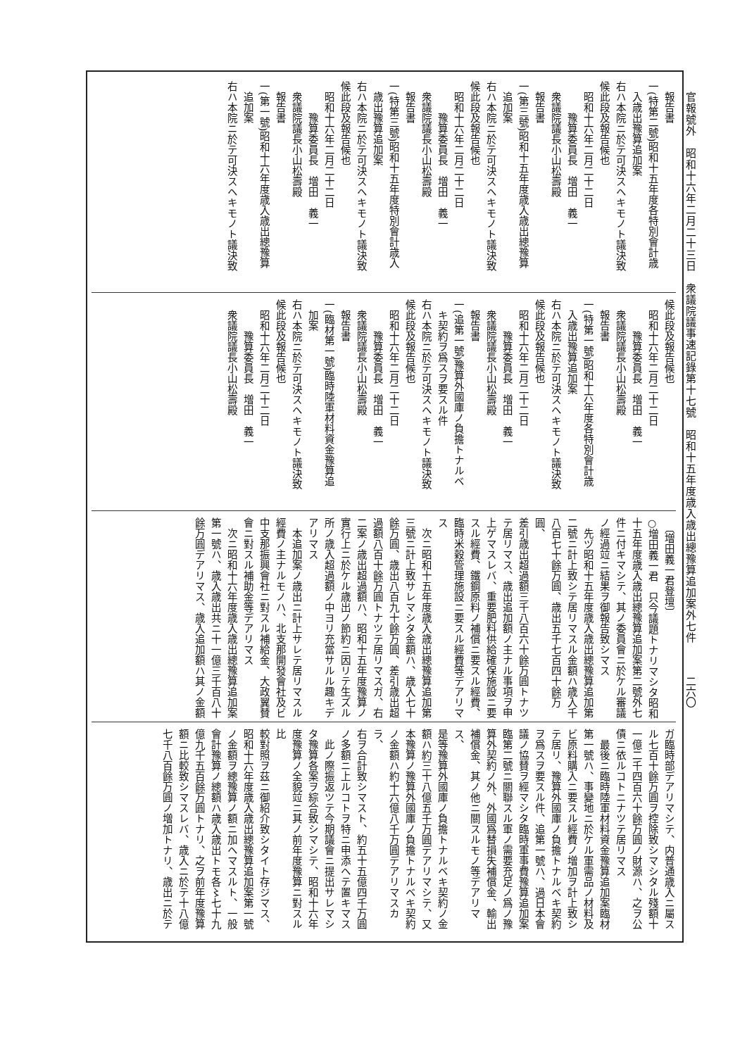官報號外　昭和十六年二月二十三日　衆議院議事速記錄第十七號　昭和十五年度歳入歳出總豫算追加案外七件
二六〇
　報告書
一(特第二號)昭和十五年度各特別會計歳
　入歳出豫算追加案
右ハ本院ニ於テ可決スヘキモノト議決致
候此段及報告候也
　昭和十六年二月二十二日
　　　豫算委員長　増田　義一
　衆議院議長小山松壽殿
　報告書
一(第三號)昭和十五年度歳入歳出總豫算
　追加案
右ハ本院ニ於テ可決スヘキモノト議決致
候此段及報告候也
　昭和十六年二月二十二日
　　　豫算委員長　増田　義一
　衆議院議長小山松壽殿
　報告書
一(特第三號)昭和十五年度特別會計歳入
　歳出豫算追加案
右ハ本院ニ於テ可決スヘキモノト議決致
候此段及報告候也
　昭和十六年二月二十二日
　　　豫算委員長　増田　義一
　衆議院議長小山松壽殿
　報告書
一(第一號)昭和十六年度歳入歳出總豫算
　追加案
右ハ本院ニ於テ可決スヘキモノト議決致
候此段及報告候也
　昭和十六年二月二十二日
　　　豫算委員長　増田　義一
　衆議院議長小山松壽殿
　報告書
一(特第一號)昭和十六年度各特別會計歳
　入歳出豫算追加案
右ハ本院ニ於テ可決スヘキモノト議決致
候此段及報告候也
　昭和十六年二月二十二日
　　　豫算委員長　増田　義一
　衆議院議長小山松壽殿
　報告書
一(追第一號)豫算外國庫ノ負擔トナルベ
　キ契約ヲ爲スヲ要スル件
右ハ本院ニ於テ可決スヘキモノト議決致
候此段及報告候也
　昭和十六年二月二十二日
　　　豫算委員長　増田　義一
　衆議院議長小山松壽殿
　報告書
一(臨材第一號)臨時陸軍材料資金豫算追
　加案
右ハ本院ニ於テ可決スヘキモノト議決致
候此段及報告候也
　昭和十六年二月二十二日
　　　豫算委員長　増田　義一
　衆議院議長小山松壽殿
　〔増田義一君登壇〕
○増田義一君　只今議題トナリマシタ昭和
十五年度歳入歳出總豫算追加案第二號外七
件ニ付キマシテ、其ノ委員會ニ於ケル審議
ノ經過竝ニ結果ヲ御報告致シマス
　先ヅ昭和十五年度歳入歳出總豫算追加第
二號ニ計上致シテ居リマスル金額ハ歳入千
八百七十餘万圓、歳出五千七百四十餘万圓、
差引歳出超過額三千八百六十餘万圓トナツ
テ居リマス、歳出追加額ノ主ナル事項ヲ申
上ゲマスレバ、重要肥料供給確保施設ニ要
スル經費、鐵鋼原料ノ補償ニ要スル經費、
臨時米穀管理施設ニ要スル經費等デアリマ
ス
　次ニ昭和十五年度歳入歳出總豫算追加第
三號ニ計上致サレマシタ金額ハ、歳入七十
餘万圓、歳出八百九十餘万圓、差引歳出超
過額八百十餘万圓トナツテ居リマスガ、右
二案ノ歳出超過額ハ、昭和十五年度豫算ノ
實行上ニ於ケル歳出ノ節約ニ因リテ生ズル
所ノ歳入超過額ノ中ヨリ充當サルル趣キデ
アリマス
　本追加案ノ歳出ニ計上サレテ居リマスル
經費ノ主ナルモノハ、北支那開發會社及ビ
中支那振興會社ニ對スル補給金、大政翼賛
會ニ對スル補助金等デアリマス
　次ニ昭和十六年度歳入歳出總豫算追加案
第一號ハ、歳入歳出共ニ十一億三千百八十
餘万圓デアリマス、歳入追加額ハ其ノ金額
ガ臨時部デアリマシテ、内普通歳入ニ屬ス
ル七百十餘万圓ヲ控除致シマシタル殘額十
一億二千四百六十餘万圓ノ財源ハ、之ヲ公
債ニ依ルコトニナツテ居リマス
　最後ニ臨時陸軍材料資金豫算追加案臨材
第一號ハ、事變地ニ於ケル軍需品ノ材料及
ビ原料購入ニ要スル經費ノ増加ヲ計上致シ
テ居リ、豫算外國庫ノ負擔トナルベキ契約
ヲ爲スヲ要スル件、追第一號ハ、過日本會
議ノ協賛ヲ經マシタ臨時軍事費豫算追加案
臨第二號ニ關聯スル軍ノ需要充足ノ爲ノ豫
算外契約ノ外、外國爲替損失補償金、輸出
補償金、其ノ他ニ關スルモノ等デアリマス、
是等豫算外國庫ノ負擔トナルベキ契約ノ金
額ハ約三十八億五千万圓デアリマシテ、又
本豫算ノ豫算外國庫ノ負擔トナルベキ契約
ノ金額ハ約十六億八千万圓デアリマスカラ、
右ヲ合計致シマスト、約五十五億四千万圓
ノ多額ニ上ルコトヲ特ニ申添ヘテ置キマス
　此ノ際振返ツテ今期議會ニ提出サレマシ
タ豫算各案ヲ綜合致シマシテ、昭和十六年
度豫算ノ全貌竝ニ其ノ前年度豫算ニ對スル比
較對照ヲ茲ニ御紹介致シタイト存ジマス、
昭和十六年度歳入歳出總豫算追加案第一號
ノ金額ヲ總豫算ノ額ニ加ヘマスルト、一般
會計豫算ノ總額ハ歳入歳出トモ各〻七十九
億九千五百餘万圓トナリ、之ヲ前年度豫算
額ニ比較致シマスレバ、歳入ニ於テ十八億
七千八百餘万圓ノ増加トナリ、歳出ニ於テ